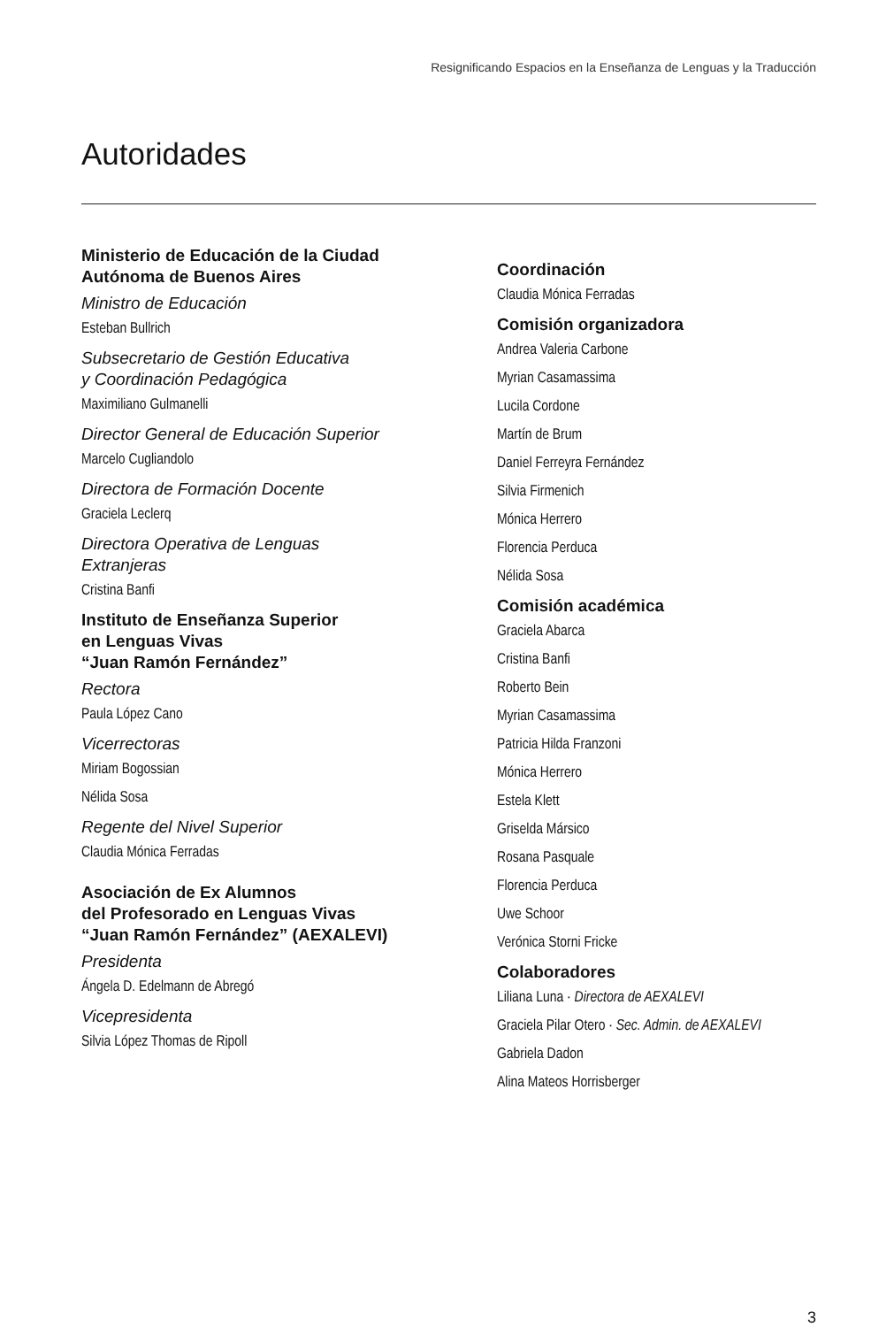Resignificando Espacios en la Enseñanza de Lenguas y la Traducción
Autoridades
Ministerio de Educación de la Ciudad
Autónoma de Buenos Aires
Ministro de Educación
Esteban Bullrich
Subsecretario de Gestión Educativa
y Coordinación Pedagógica
Maximiliano Gulmanelli
Director General de Educación Superior
Marcelo Cugliandolo
Directora de Formación Docente
Graciela Leclerq
Directora Operativa de Lenguas
Extranjeras
Cristina Banfi
Instituto de Enseñanza Superior
en Lenguas Vivas
“Juan Ramón Fernández”
Rectora
Paula López Cano
Vicerrectoras
Miriam Bogossian
Nélida Sosa
Regente del Nivel Superior
Claudia Mónica Ferradas
Asociación de Ex Alumnos
del Profesorado en Lenguas Vivas
“Juan Ramón Fernández” (AEXALEVI)
Presidenta
Ángela D. Edelmann de Abregó
Vicepresidenta
Silvia López Thomas de Ripoll
Coordinación
Claudia Mónica Ferradas
Comisión organizadora
Andrea Valeria Carbone
Myrian Casamassima
Lucila Cordone
Martín de Brum
Daniel Ferreyra Fernández
Silvia Firmenich
Mónica Herrero
Florencia Perduca
Nélida Sosa
Comisión académica
Graciela Abarca
Cristina Banfi
Roberto Bein
Myrian Casamassima
Patricia Hilda Franzoni
Mónica Herrero
Estela Klett
Griselda Mársico
Rosana Pasquale
Florencia Perduca
Uwe Schoor
Verónica Storni Fricke
Colaboradores
Liliana Luna · Directora de AEXALEVI
Graciela Pilar Otero · Sec. Admin. de AEXALEVI
Gabriela Dadon
Alina Mateos Horrisberger
3